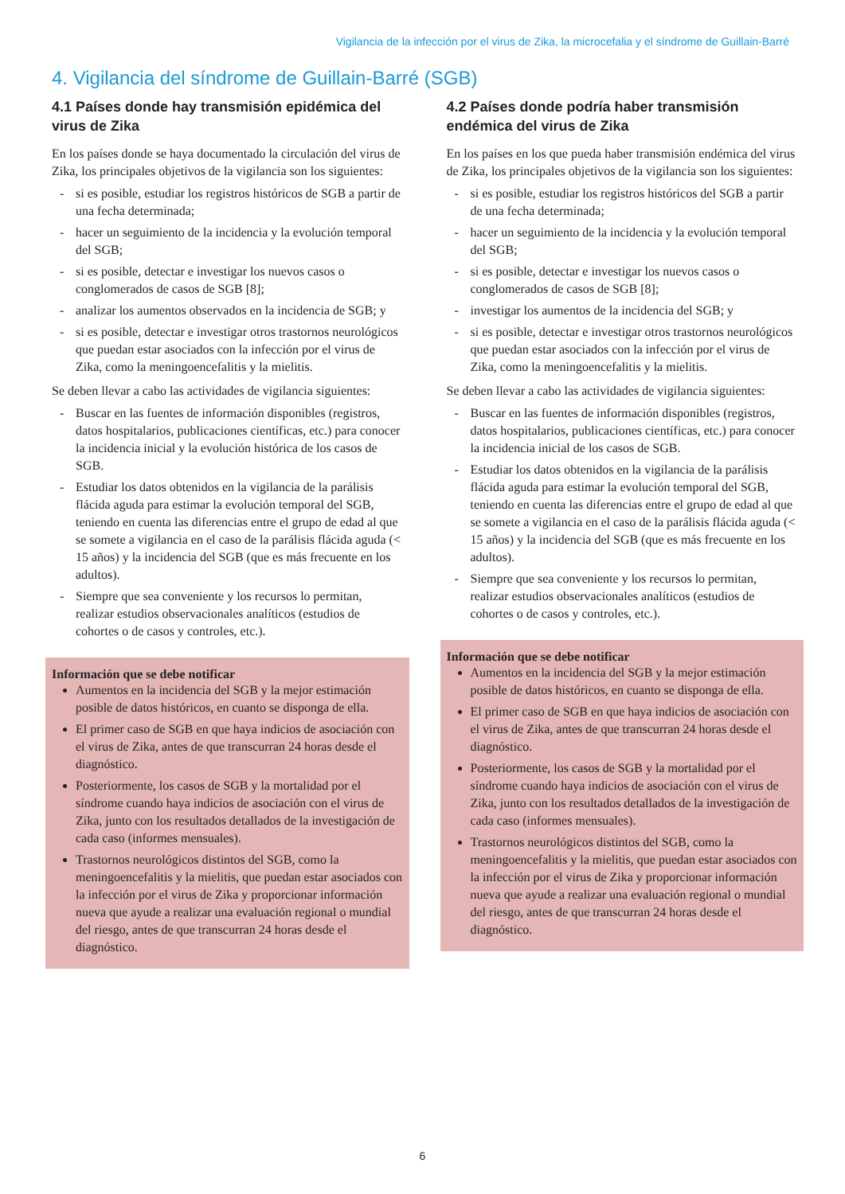Vigilancia de la infección por el virus de Zika, la microcefalia y el síndrome de Guillain-Barré
4. Vigilancia del síndrome de Guillain-Barré (SGB)
4.1 Países donde hay transmisión epidémica del virus de Zika
En los países donde se haya documentado la circulación del virus de Zika, los principales objetivos de la vigilancia son los siguientes:
- si es posible, estudiar los registros históricos de SGB a partir de una fecha determinada;
- hacer un seguimiento de la incidencia y la evolución temporal del SGB;
- si es posible, detectar e investigar los nuevos casos o conglomerados de casos de SGB [8];
- analizar los aumentos observados en la incidencia de SGB; y
- si es posible, detectar e investigar otros trastornos neurológicos que puedan estar asociados con la infección por el virus de Zika, como la meningoencefalitis y la mielitis.
Se deben llevar a cabo las actividades de vigilancia siguientes:
- Buscar en las fuentes de información disponibles (registros, datos hospitalarios, publicaciones científicas, etc.) para conocer la incidencia inicial y la evolución histórica de los casos de SGB.
- Estudiar los datos obtenidos en la vigilancia de la parálisis flácida aguda para estimar la evolución temporal del SGB, teniendo en cuenta las diferencias entre el grupo de edad al que se somete a vigilancia en el caso de la parálisis flácida aguda (< 15 años) y la incidencia del SGB (que es más frecuente en los adultos).
- Siempre que sea conveniente y los recursos lo permitan, realizar estudios observacionales analíticos (estudios de cohortes o de casos y controles, etc.).
Información que se debe notificar
Aumentos en la incidencia del SGB y la mejor estimación posible de datos históricos, en cuanto se disponga de ella.
El primer caso de SGB en que haya indicios de asociación con el virus de Zika, antes de que transcurran 24 horas desde el diagnóstico.
Posteriormente, los casos de SGB y la mortalidad por el síndrome cuando haya indicios de asociación con el virus de Zika, junto con los resultados detallados de la investigación de cada caso (informes mensuales).
Trastornos neurológicos distintos del SGB, como la meningoencefalitis y la mielitis, que puedan estar asociados con la infección por el virus de Zika y proporcionar información nueva que ayude a realizar una evaluación regional o mundial del riesgo, antes de que transcurran 24 horas desde el diagnóstico.
4.2 Países donde podría haber transmisión endémica del virus de Zika
En los países en los que pueda haber transmisión endémica del virus de Zika, los principales objetivos de la vigilancia son los siguientes:
- si es posible, estudiar los registros históricos del SGB a partir de una fecha determinada;
- hacer un seguimiento de la incidencia y la evolución temporal del SGB;
- si es posible, detectar e investigar los nuevos casos o conglomerados de casos de SGB [8];
- investigar los aumentos de la incidencia del SGB; y
- si es posible, detectar e investigar otros trastornos neurológicos que puedan estar asociados con la infección por el virus de Zika, como la meningoencefalitis y la mielitis.
Se deben llevar a cabo las actividades de vigilancia siguientes:
- Buscar en las fuentes de información disponibles (registros, datos hospitalarios, publicaciones científicas, etc.) para conocer la incidencia inicial de los casos de SGB.
- Estudiar los datos obtenidos en la vigilancia de la parálisis flácida aguda para estimar la evolución temporal del SGB, teniendo en cuenta las diferencias entre el grupo de edad al que se somete a vigilancia en el caso de la parálisis flácida aguda (< 15 años) y la incidencia del SGB (que es más frecuente en los adultos).
- Siempre que sea conveniente y los recursos lo permitan, realizar estudios observacionales analíticos (estudios de cohortes o de casos y controles, etc.).
Información que se debe notificar
Aumentos en la incidencia del SGB y la mejor estimación posible de datos históricos, en cuanto se disponga de ella.
El primer caso de SGB en que haya indicios de asociación con el virus de Zika, antes de que transcurran 24 horas desde el diagnóstico.
Posteriormente, los casos de SGB y la mortalidad por el síndrome cuando haya indicios de asociación con el virus de Zika, junto con los resultados detallados de la investigación de cada caso (informes mensuales).
Trastornos neurológicos distintos del SGB, como la meningoencefalitis y la mielitis, que puedan estar asociados con la infección por el virus de Zika y proporcionar información nueva que ayude a realizar una evaluación regional o mundial del riesgo, antes de que transcurran 24 horas desde el diagnóstico.
6